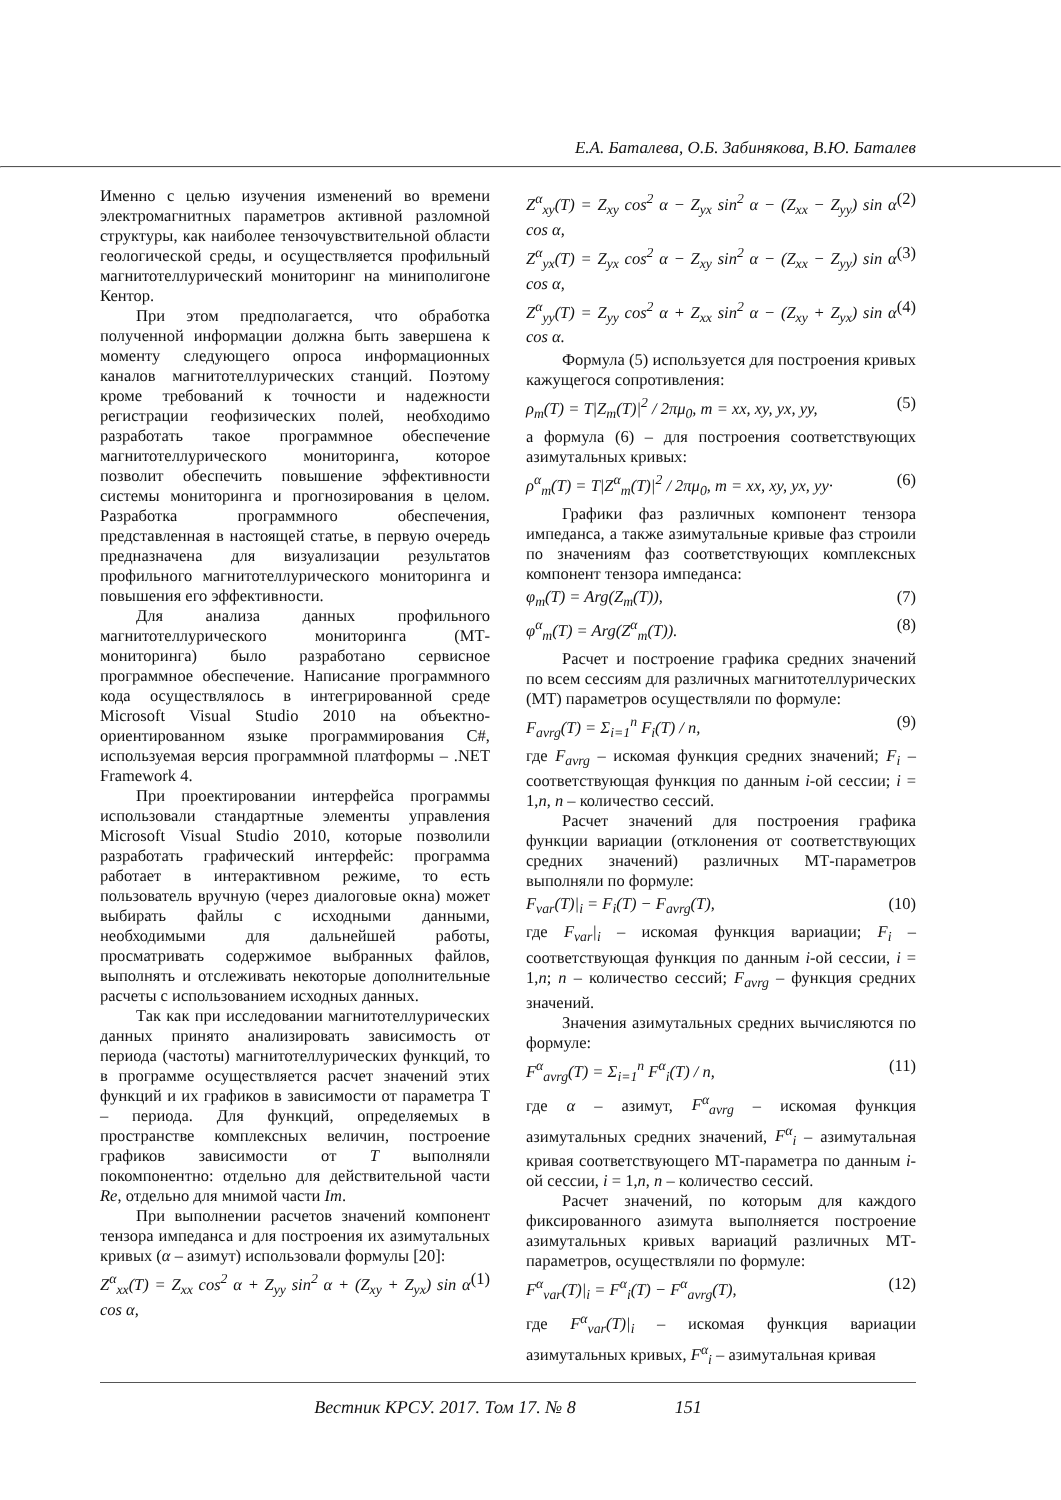Е.А. Баталева, О.Б. Забинякова, В.Ю. Баталев
Именно с целью изучения изменений во времени электромагнитных параметров активной разломной структуры, как наиболее тензочувствительной области геологической среды, и осуществляется профильный магнитотеллурический мониторинг на миниполигоне Кентор.
При этом предполагается, что обработка полученной информации должна быть завершена к моменту следующего опроса информационных каналов магнитотеллурических станций. Поэтому кроме требований к точности и надежности регистрации геофизических полей, необходимо разработать такое программное обеспечение магнитотеллурического мониторинга, которое позволит обеспечить повышение эффективности системы мониторинга и прогнозирования в целом. Разработка программного обеспечения, представленная в настоящей статье, в первую очередь предназначена для визуализации результатов профильного магнитотеллурического мониторинга и повышения его эффективности.
Для анализа данных профильного магнитотеллурического мониторинга (МТ-мониторинга) было разработано сервисное программное обеспечение. Написание программного кода осуществлялось в интегрированной среде Microsoft Visual Studio 2010 на объектно-ориентированном языке программирования C#, используемая версия программной платформы – .NET Framework 4.
При проектировании интерфейса программы использовали стандартные элементы управления Microsoft Visual Studio 2010, которые позволили разработать графический интерфейс: программа работает в интерактивном режиме, то есть пользователь вручную (через диалоговые окна) может выбирать файлы с исходными данными, необходимыми для дальнейшей работы, просматривать содержимое выбранных файлов, выполнять и отслеживать некоторые дополнительные расчеты с использованием исходных данных.
Так как при исследовании магнитотеллурических данных принято анализировать зависимость от периода (частоты) магнитотеллурических функций, то в программе осуществляется расчет значений этих функций и их графиков в зависимости от параметра T – периода. Для функций, определяемых в пространстве комплексных величин, построение графиков зависимости от T выполняли покомпонентно: отдельно для действительной части Re, отдельно для мнимой части Im.
При выполнении расчетов значений компонент тензора импеданса и для построения их азимутальных кривых (α – азимут) использовали формулы [20]:
Z<sup>α</sup><sub>xx</sub>(T) = Z<sub>xx</sub> cos<sup>2</sup> α + Z<sub>yy</sub> sin<sup>2</sup> α + (Z<sub>xy</sub> + Z<sub>yx</sub>) sin α cos α, (1)
Z<sup>α</sup><sub>xy</sub>(T) = Z<sub>xy</sub> cos<sup>2</sup> α − Z<sub>yx</sub> sin<sup>2</sup> α − (Z<sub>xx</sub> − Z<sub>yy</sub>) sin α cos α, (2)
Z<sup>α</sup><sub>yx</sub>(T) = Z<sub>yx</sub> cos<sup>2</sup> α − Z<sub>xy</sub> sin<sup>2</sup> α − (Z<sub>xx</sub> − Z<sub>yy</sub>) sin α cos α, (3)
Z<sup>α</sup><sub>yy</sub>(T) = Z<sub>yy</sub> cos<sup>2</sup> α + Z<sub>xx</sub> sin<sup>2</sup> α − (Z<sub>xy</sub> + Z<sub>yx</sub>) sin α cos α. (4)
Формула (5) используется для построения кривых кажущегося сопротивления:
ρ<sub>m</sub>(T) = T|Z<sub>m</sub>(T)|<sup>2</sup> / 2πμ<sub>0</sub>, m = xx, xy, yx, yy, (5)
а формула (6) – для построения соответствующих азимутальных кривых:
ρ<sup>α</sup><sub>m</sub>(T) = T|Z<sup>α</sup><sub>m</sub>(T)|<sup>2</sup> / 2πμ<sub>0</sub>, m = xx, xy, yx, yy· (6)
Графики фаз различных компонент тензора импеданса, а также азимутальные кривые фаз строили по значениям фаз соответствующих комплексных компонент тензора импеданса:
φ<sub>m</sub>(T) = Arg(Z<sub>m</sub>(T)), (7)
φ<sup>α</sup><sub>m</sub>(T) = Arg(Z<sup>α</sup><sub>m</sub>(T)). (8)
Расчет и построение графика средних значений по всем сессиям для различных магнитотеллурических (МТ) параметров осуществляли по формуле:
F<sub>avrg</sub>(T) = Σ<sub>i=1</sub><sup>n</sup> F<sub>i</sub>(T) / n, (9)
где F<sub>avrg</sub> – искомая функция средних значений; F<sub>i</sub> – соответствующая функция по данным i-ой сессии; i = 1,n, n – количество сессий.
Расчет значений для построения графика функции вариации (отклонения от соответствующих средних значений) различных МТ-параметров выполняли по формуле:
F<sub>var</sub>(T)|<sub>i</sub> = F<sub>i</sub>(T) − F<sub>avrg</sub>(T), (10)
где F<sub>var</sub>|<sub>i</sub> – искомая функция вариации; F<sub>i</sub> – соответствующая функция по данным i-ой сессии, i = 1,n; n – количество сессий; F<sub>avrg</sub> – функция средних значений.
Значения азимутальных средних вычисляются по формуле:
F<sup>α</sup><sub>avrg</sub>(T) = Σ<sub>i=1</sub><sup>n</sup> F<sup>α</sup><sub>i</sub>(T) / n, (11)
где α – азимут, F<sup>α</sup><sub>avrg</sub> – искомая функция азимутальных средних значений, F<sup>α</sup><sub>i</sub> – азимутальная кривая соответствующего МТ-параметра по данным i-ой сессии, i = 1,n, n – количество сессий.
Расчет значений, по которым для каждого фиксированного азимута выполняется построение азимутальных кривых вариаций различных МТ-параметров, осуществляли по формуле:
F<sup>α</sup><sub>var</sub>(T)|<sub>i</sub> = F<sup>α</sup><sub>i</sub>(T) − F<sup>α</sup><sub>avrg</sub>(T), (12)
где F<sup>α</sup><sub>var</sub>(T)|<sub>i</sub> – искомая функция вариации азимутальных кривых, F<sup>α</sup><sub>i</sub> – азимутальная кривая
Вестник КРСУ. 2017. Том 17. № 8 151